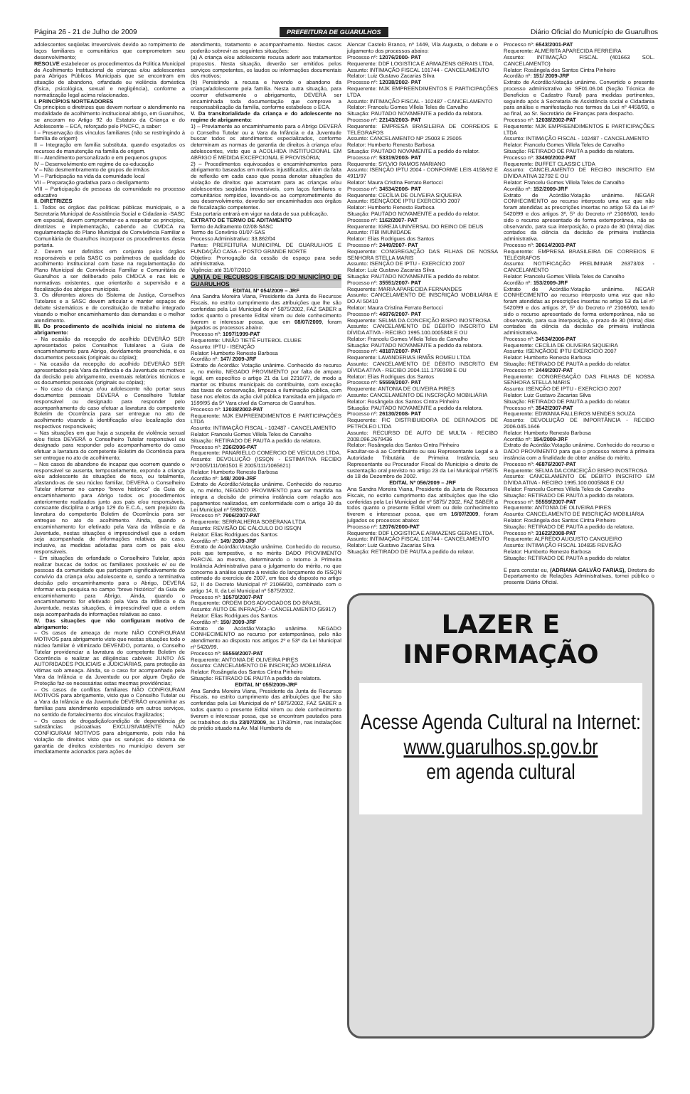Página 26 - 21 de Julho de 2009 PREFEITURA DE GUARULHOS Diário Oficial do Município de Guarulhos
adolescentes seqüelas irreversíveis devido ao rompimento de laços familiares e comunitários que comprometem seu desenvolvimento;
RESOLVE estabelecer os procedimentos da Política Municipal de Acolhimento Institucional de crianças e/ou adolescentes para Abrigos Públicos Municipais que se encontram em situação de abandono, orfandade ou violência doméstica (física, psicológica, sexual e negligência), conforme a normatização legal acima relacionadas.
I. PRINCÍPIOS NORTEADORES
Os princípios e diretrizes que devem nortear o atendimento na modalidade de acolhimento institucional abrigo, em Guarulhos, se ancoram no Artigo 92 do Estatuto da Criança e do Adolescente – ECA, reforçado pelo PNCFC, a saber:
I – Preservação dos vínculos familiares (não se restringindo à família de origem)
II – Integração em família substituta, quando esgotados os recursos de manutenção na família de origem.
III – Atendimento personalizado e em pequenos grupos
IV – Desenvolvimento em regime de co-educação
V – Não desmembramento de grupos de irmãos
VI – Participação na vida da comunidade local
VII – Preparação gradativa para o desligamento
VIII – Participação de pessoas da comunidade no processo educativo
II. DIRETRIZES
1. Todos os órgãos das políticas públicas municipais, e a Secretaria Municipal de Assistência Social e Cidadania -SASC em especial, devem comprometer-se a respeitar os princípios, diretrizes e implementação, cabendo ao CMDCA na regulamentação do Plano Municipal de Convivência Familiar e Comunitária de Guarulhos incorporar os procedimentos desta portaria.
2. Devem ser definidos em conjunto pelos órgãos responsáveis e pela SASC os parâmetros de qualidade do acolhimento institucional com base na regulamentação do Plano Municipal de Convivência Familiar e Comunitária de Guarulhos a ser deliberado pelo CMDCA e nas leis e normativas existentes, que orientarão a supervisão e a fiscalização dos abrigos municipais.
3. Os diferentes atores do Sistema de Justiça, Conselhos Tutelares e a SASC devem articular e manter espaços de debate sistemáticos e de constituição de trabalho integrado visando o melhor encaminhamento das demandas e o melhor atendimento.
III. Do procedimento de acolhida inicial no sistema de abrigamento:
– Na ocasião da recepção do acolhido DEVERÃO SER apresentados pelos Conselhos Tutelares a Guia de encaminhamento para Abrigo, devidamente preenchida, e os documentos pessoais (originais ou cópias);
- Na ocasião da recepção do acolhido DEVERÃO SER apresentados pela Vara da Infância e da Juventude os motivos da decisão pelo abrigamento, eventuais relatórios técnicos e os documentos pessoais (originais ou cópias);
– No caso da criança e/ou adolescente não portar seus documentos pessoais DEVERÁ o Conselheiro Tutelar responsável ou designado para responder pelo acompanhamento do caso efetuar a lavratura do competente Boletim de Ocorrência para ser entregue no ato de acolhimento visando à identificação e/ou localização dos respectivos responsáveis;
– Nas situações em que haja a suspeita de violência sexual e/ou física DEVERÁ o Conselheiro Tutelar responsável ou designado para responder pelo acompanhamento do caso efetuar a lavratura do competente Boletim de Ocorrência para ser entregue no ato de acolhimento;
– Nos casos de abandono de incapaz que ocorrem quando o responsável se ausenta, temporariamente, expondo a criança e/ou adolescente às situações de risco, ou totalmente, afastando-as de seu núcleo familiar, DEVERÁ o Conselheiro Tutelar informar no campo “breve histórico” da Guia de encaminhamento para Abrigo todos os procedimentos anteriormente realizados junto aos pais e/ou responsáveis, consoante disciplina o artigo 129 do E.C.A., sem prejuízo da lavratura do competente Boletim de Ocorrência para ser entregue no ato do acolhimento. Ainda, quando o encaminhamento for efetivado pela Vara da Infância e da Juventude, nestas situações é imprescindível que a ordem seja acompanhada de informações relativas ao caso, inclusive, as medidas adotadas para com os pais e/ou responsáveis.
- Em situações de orfandade o Conselheiro Tutelar, após realizar buscas de todos os familiares possíveis e/ ou de pessoas da comunidade que participam significativamente do convívio da criança e/ou adolescente e, sendo a terminativa decisão pelo encaminhamento para o Abrigo, DEVERÁ informar esta pesquisa no campo “breve histórico” da Guia de encaminhamento para Abrigo. Ainda, quando o encaminhamento for efetivado pela Vara da Infância e da Juventude, nestas situações, é imprescindível que a ordem seja acompanhada de informações relativas ao caso.
IV. Das situações que não configuram motivo de abrigamento:
– Os casos de ameaça de morte NÃO CONFIGURAM MOTIVOS para abrigamento visto que nestas situações todo o núcleo familiar é vitimizado DEVENDO, portanto, o Conselho Tutelar providenciar a lavratura do competente Boletim de Ocorrência e realizar as diligências cabíveis JUNTO ÀS AUTORIDADES POLICIAIS e JUDICIÁRIAS, para proteção às vítimas sob ameaça. Ainda, se o caso for acompanhado pela Vara da Infância e da Juventude ou por algum Órgão de Proteção faz-se necessárias estas mesmas providências;
– Os casos de conflitos familiares NÃO CONFIGURAM MOTIVOS para abrigamento, visto que o Conselho Tutelar ou a Vara da Infância e da Juventude DEVERÃO encaminhar as famílias para atendimento especializado em outros serviços, no sentido de fortalecimento dos vínculos fragilizados;
– Os casos de drogadição/condição de dependência de substâncias psicoativas EXCLUSIVAMENTE NÃO CONFIGURAM MOTIVOS para abrigamento, pois não há violação de direitos visto que os serviços do sistema de garantia de direitos existentes no município devem ser imediatamente acionados para ações de
atendimento, tratamento e acompanhamento. Nestes casos poderão sobrevir as seguintes situações:
(a) A criança e/ou adolescente recusa aderir aos tratamentos propostos. Nesta situação, deverão ser emitidos pelos serviços competentes, os laudos ou informações documentais dos motivos;
(b) Persistindo a recusa e havendo o abandono da criança/adolescente pela família. Nesta outra situação, para ocorrer efetivamente o abrigamento, DEVERÁ ser encaminhada toda documentação que comprove a responsabilização da família, conforme estabelece o ECA.
V. Da transitorialidade da criança e do adolescente no regime de abrigamento:
1) – Previamente ao encaminhamento para o Abrigo DEVERÁ o Conselho Tutelar ou a Vara da Infância e da Juventude buscar todos os atendimentos especializados, conforme determinam as normas de garantia de direitos à criança e/ou adolescentes, visto que a ACOLHIDA INSTITUCIONAL EM ABRIGO É MEDIDA EXCEPCIONAL E PROVISÓRIA;
2) – Procedimentos equivocados e encaminhamentos para abrigamento baseados em motivos injustificados, além da falta de reflexão em cada caso que possa denotar situações de violação de direitos que acarretam para as crianças e/ou adolescentes seqüelas irreversíveis, com laços familiares e comunitários rompidos, levando-os ao comprometimento de seu desenvolvimento, deverão ser encaminhados aos órgãos de fiscalização competentes.
Esta portaria entrará em vigor na data de sua publicação.
EXTRATO DE TERMO DE ADITAMENTO
Termo de Aditamento 02/08-SASC
Termo de Convênio 01/07-SAS
Processo Administrativo: 33.862/04
Partes: PREFEITURA MUNICIPAL DE GUARULHOS E FUNDAÇÃO CASA – POSTO GRANDE NORTE
Objetivo: Prorrogação da cessão de espaço para sede administrativa.
Vigência: até 31/07/2010
JUNTA DE RECURSOS FISCAIS DO MUNICÍPIO DE GUARULHOS
EDITAL Nº 054/2009 – JRF
Ana Sandra Moreira Viana, Presidente da Junta de Recursos Fiscais, no estrito cumprimento das atribuições que lhe são conferidas pela Lei Municipal de nº 5875/2002, FAZ SABER a todos quanto o presente Edital virem ou dele conhecimento tiverem e interessar possa, que em 08/07/2009, foram julgados os processos abaixo:
Processo nº: 1097/1999-PAT
Requerente: UNIÃO TIETÊ FUTEBOL CLUBE
Assunto: IPTU - ISENÇÃO
Relator: Humberto Renesto Barbosa
Acordão nº: 147/ 2009-JRF
Extrato de Acórdão: Votação unânime. Conhecido do recurso e, no mérito, NEGADO PROVIMENTO por falta de amparo legal, em específico o artigo 21 da Lei 2210/77, de modo a manter os tributos municipais do contribuinte, com exceção das taxas de conservação, limpeza e iluminação pública, com base nos efeitos da ação civil pública transitada em julgado nº 1599/95 da 5ª Vara cível da Comarca de Guarulhos.
Processo nº: 12038/2002-PAT
Requerente: MJK EMPREENDIMENTOS E PARTICIPAÇÕES LTDA
Assunto: INTIMAÇÃO FISCAL - 102487 - CANCELAMENTO
Relator: Francelu Gomes Villela Teles de Carvalho
Situação: RETIRADO DE PAUTA a pedido da relatora.
Processo nº: 236/2006-PAT
Requerente: PANARIELLO COMERCIO DE VEÍCULOS LTDA.
Assunto: DEVOLUÇÃO (ISSQN - ESTIMATIVA RECIBO Nº2005/111/061501 E 2005/111/1065621)
Relator: Humberto Renesto Barbosa
Acordão nº: 148/ 2009-JRF
Extrato de Acórdão:Votação unânime. Conhecido do recurso e, no mérito, NEGADO PROVIMENTO para ser mantida na íntegra a decisão de primeira instância com relação aos pagamentos realizados, em conformidade com o artigo 30 da Lei Municipal nº 5986/2003.
Processo nº: 7906/2007-PAT
Requerente: SERRALHERIA SOBERANA LTDA
Assunto: REVISÃO DE CÁLCULO DO ISSQN
Relator: Elias Rodrigues dos Santos
Acordão nº: 149/ 2009-JRF
Extrato de Acórdão:Votação unânime. Conhecido do recurso, pois que tempestivo, e no mérito DADO PROVIMENTO PARCIAL ao mesmo, determinando o retorno à Primeira Instância Administrativa para o julgamento do mérito, no que concerne à análise quanto à revisão do lançamento do ISSQN estimado do exercício de 2007, em face do disposto no artigo 52, II do Decreto Municipal nº 21066/00, combinado com o artigo 14, II, da Lei Municipal nº 5875/2002.
Processo nº: 10570/2007-PAT
Requerente: ORDEM DOS ADVOGADOS DO BRASIL
Assunto: AUTO DE INFRAÇÃO - CANCELAMENTO (35917)
Relator: Elias Rodrigues dos Santos
Acordão nº: 150/ 2009-JRF
Extrato de Acórdão:Votação unânime. NEGADO CONHECIMENTO ao recurso por extemporâneo, pelo não atendimento ao disposto nos artigos 2º e 53º da Lei Municipal nº 5420/99.
Processo nº: 55559/2007-PAT
Requerente: ANTONIA DE OLIVEIRA PIRES
Assunto: CANCELAMENTO DE INSCRIÇÃO MOBILIÁRIA
Relator: Rosângela dos Santos Cintra Pinheiro
Situação: RETIRADO DE PAUTA a pedido da relatora.
EDITAL Nº 055/2009-JRF
Ana Sandra Moreira Viana, Presidente da Junta de Recursos Fiscais, no estrito cumprimento das atribuições que lhe são conferidas pela Lei Municipal de nº 5875/2002, FAZ SABER a todos quanto o presente Edital virem ou dele conhecimento tiverem e interessar possa, que se encontram pautados para os trabalhos do dia 23/07/2009, às 17h30min, nas instalações do prédio situado na Av. Mal Humberto de
Alencar Castelo Branco, nº 1449, Vila Augusta, o debate e o julgamento dos processos abaixo:
Processo nº: 12076/2000- PAT
Requerente: DDF LOGISTICA E ARMAZENS GERAIS LTDA.
Assunto: INTIMAÇÃO FISCAL 101744 - CANCELAMENTO
Relator: Luiz Gustavo Zacarias Silva
Processo nº: 12038/2002- PAT
Requerente: MJK EMPREENDIMENTOS E PARTICIPAÇÕES LTDA
Assunto: INTIMAÇÃO FISCAL - 102487 - CANCELAMENTO
Relator: Francelu Gomes Villela Teles de Carvalho
Situação: PAUTADO NOVAMENTE a pedido da relatora.
Processo nº: 22143/2003- PAT
Requerente: EMPRESA BRASILEIRA DE CORREIOS E TELÉGRAFOS
Assunto: CANCELAMENTO NP 25003 E 25005
Relator: Humberto Renesto Barbosa
Situação: PAUTADO NOVAMENTE a pedido do relator.
Processo nº: 53319/2003- PAT
Requerente: SYLVIO RAMOS MARIANO
Assunto: ISENÇÃO IPTU 2004 - CONFORME LEIS 4158/92 E 4911/97
Relator: Maura Cristina Ferrato Bertocci
Processo nº: 34534/2006- PAT
Requerente: CECÍLIA DE OLIVEIRA SIQUEIRA
Assunto: ISENÇÃODE IPTU EXERCÍCIO 2007
Relator: Humberto Renesto Barbosa
Situação: PAUTADO NOVAMENTE a pedido do relator.
Processo nº: 1162/2007- PAT
Requerente: IGREJA UNIVERSAL DO REINO DE DEUS
Assunto: ITBI IMUNIDADE
Relator: Elias Rodrigues dos Santos
Processo nº: 2449/2007- PAT
Requerente: CONGREGAÇÃO DAS FILHAS DE NOSSA SENHORA STELLA MARIS
Assunto: ISENÇÃO DE IPTU - EXERCÍCIO 2007
Relator: Luiz Gustavo Zacarias Silva
Situação: PAUTADO NOVAMENTE a pedido do relator.
Processo nº: 35551/2007- PAT
Requerente: MARIA APARECIDA FERNANDES
Assunto: CANCELAMENTO DE INSCRIÇÃO MOBILIÁRIA E DO AI 50410
Relator: Maura Cristina Ferrato Bertocci
Processo nº: 46876/2007- PAT
Requerente: SELMA DA CONCEIÇÃO BISPO INOSTROSA
Assunto: CANCELAMENTO DE DÉBITO INSCRITO EM DÍVIDA ATIVA - RECIBO 1995.100.0005848 E OU
Relator: Francelu Gomes Villela Teles de Carvalho
Situação: PAUTADO NOVAMENTE a pedido da relatora.
Processo nº: 48187/2007- PAT
Requerente: LAVANDERIAS IRMÃS ROMEU LTDA
Assunto: CANCELAMENTO DE DÉBITO INSCRITO EM DÍVIDA ATIVA - RECIBO 2004.111.1799198 E OU
Relator: Elias Rodrigues dos Santos
Processo nº: 55559/2007- PAT
Requerente: ANTONIA DE OLIVEIRA PIRES
Assunto: CANCELAMENTO DE INSCRIÇÃO MOBILIÁRIA
Relator: Rosângela dos Santos Cintra Pinheiro
Situação: PAUTADO NOVAMENTE a pedido da relatora.
Processo nº: 26130/2008- PAT
Requerente: FIC DISTRIBUIDORA DE DERIVADOS DE PETRÓLEO LTDA
Assunto: RECURSO DE AUTO DE MULTA - RECIBO 2008.096.2679436
Relator: Rosângela dos Santos Cintra Pinheiro
Facultar-se-á ao Contribuinte ou seu Representante Legal e à Autoridade Tributária de Primeira Instância, seu Representante ou Procurador Fiscal do Município o direito de sustentação oral previsto no artigo 23 da Lei Municipal nº5875 de 18 de Dezembro de 2002.
EDITAL Nº 056/2009 – JRF
Ana Sandra Moreira Viana, Presidente da Junta de Recursos Fiscais, no estrito cumprimento das atribuições que lhe são conferidas pela Lei Municipal de nº 5875/ 2002, FAZ SABER a todos quanto o presente Edital virem ou dele conhecimento tiverem e interessar possa, que em 16/07/2009, foram julgados os processos abaixo:
Processo nº: 12076/2000-PAT
Requerente: DDF LOGISTICA E ARMAZENS GERAIS LTDA.
Assunto: INTIMAÇÃO FISCAL 101744 - CANCELAMENTO
Relator: Luiz Gustavo Zacarias Silva
Situação: RETIRADO DE PAUTA a pedido do relator.
Processo nº: 6543/2001-PAT
Requerente: ALMERITA APARECIDA FERREIRA
Assunto: INTIMAÇÃO FISCAL (401663 SOL. CANCELAMENTO)
Relator: Rosângela dos Santos Cintra Pinheiro
Acordão nº: 151/ 2009-JRF
Extrato de Acórdão:Votação unânime. Convertido o presente processo administrativo ao SF01.06.04 (Seção Técnica de Benefícios e Cadastro Rural) para medidas pertinentes, seguindo após à Secretaria de Assistência social e Cidadania para análise e manifestação nos termos da Lei nº 4458/93, e ao final, ao Sr. Secretário de Finanças para despacho.
Processo nº: 12038/2002-PAT
Requerente: MJK EMPREENDIMENTOS E PARTICIPAÇÕES LTDA
Assunto: INTIMAÇÃO FISCAL - 102487 - CANCELAMENTO
Relator: Francelu Gomes Villela Teles de Carvalho
Situação: RETIRADO DE PAUTA a pedido da relatora.
Processo nº: 33490/2002-PAT
Requerente: BUFFET CLASSIC LTDA
Assunto: CANCELAMENTO DE RECIBO INSCRITO EM DÍVIDA ATIVA 32792 E OU
Relator: Francelu Gomes Villela Teles de Carvalho
Acordão nº: 152/2009-JRF
Extrato de Acórdão:Votação unânime. NEGAR CONHECIMENTO ao recurso interposto uma vez que não foram atendidas as prescrições insertas no artigo 53 da Lei nº 5420/99 e dos artigos 3º, 5º do Decreto nº 21066/00, tendo sido o recurso apresentado de forma extemporânea, não se observando, para sua interposição, o prazo de 30 (trinta) dias contados da ciência da decisão de primeira instância administrativa.
Processo nº: 30614/2003-PAT
Requerente: EMPRESA BRASILEIRA DE CORREIOS E TELÉGRAFOS
Assunto: NOTIFICAÇÃO PRELIMINAR 26373/03 - CANCELAMENTO
Relator: Francelu Gomes Villela Teles de Carvalho
Acordão nº: 153/2009-JRF
Extrato de Acórdão:Votação unânime. NEGAR CONHECIMENTO ao recurso interposto uma vez que não foram atendidas as prescrições insertas no artigo 53 da Lei nº 5420/99 e dos artigos 3º, 5º do Decreto nº 21066/00, tendo sido o recurso apresentado de forma extemporânea, não se observando, para sua interposição, o prazo de 30 (trinta) dias contados da ciência da decisão de primeira instância administrativa.
Processo nº: 34534/2006-PAT
Requerente: CECÍLIA DE OLIVEIRA SIQUEIRA
Assunto: ISENÇÃODE IPTU EXERCÍCIO 2007
Relator: Humberto Renesto Barbosa
Situação: RETIRADO DE PAUTA a pedido do relator.
Processo nº: 2449/2007-PAT
Requerente: CONGREGAÇÃO DAS FILHAS DE NOSSA SENHORA STELLA MARIS
Assunto: ISENÇÃO DE IPTU - EXERCÍCIO 2007
Relator: Luiz Gustavo Zacarias Silva
Situação: RETIRADO DE PAUTA a pedido do relator.
Processo nº: 3542/2007-PAT
Requerente: EDWANIA FALLEIROS MENDES SOUZA
Assunto: DEVOLUÇÃO DE IMPORTÂNCIA - RECIBO 2006.045.1646
Relator: Humberto Renesto Barbosa
Acordão nº: 154/2009-JRF
Extrato de Acórdão:Votação unânime. Conhecido do recurso e DADO PROVIMENTO para que o processo retorne à primeira instância com a finalidade de obter análise do mérito.
Processo nº: 46876/2007-PAT
Requerente: SELMA DA CONCEIÇÃO BISPO INOSTROSA
Assunto: CANCELAMENTO DE DÉBITO INSCRITO EM DÍVIDA ATIVA - RECIBO 1995.100.0005848 E OU
Relator: Francelu Gomes Villela Teles de Carvalho
Situação: RETIRADO DE PAUTA a pedido da relatora.
Processo nº: 55559/2007-PAT
Requerente: ANTONIA DE OLIVEIRA PIRES
Assunto: CANCELAMENTO DE INSCRIÇÃO MOBILIÁRIA
Relator: Rosângela dos Santos Cintra Pinheiro
Situação: RETIRADO DE PAUTA a pedido da relatora.
Processo nº: 31622/2008-PAT
Requerente: ALFREDO AUGUSTO CANGUEIRO
Assunto: INTIMAÇÃO FISCAL 104835 REVISÃO
Relator: Humberto Renesto Barbosa
Situação: RETIRADO DE PAUTA a pedido do relator.
E para constar eu, (ADRIANA GALVÃO FARIAS), Diretora do Departamento de Relações Administrativas, tornei público o presente Diário Oficial.
LAZER E
INFORMAÇÃO
Acesse Agenda Cultural na Internet:
www.guarulhos.sp.gov.br
em agenda cultural